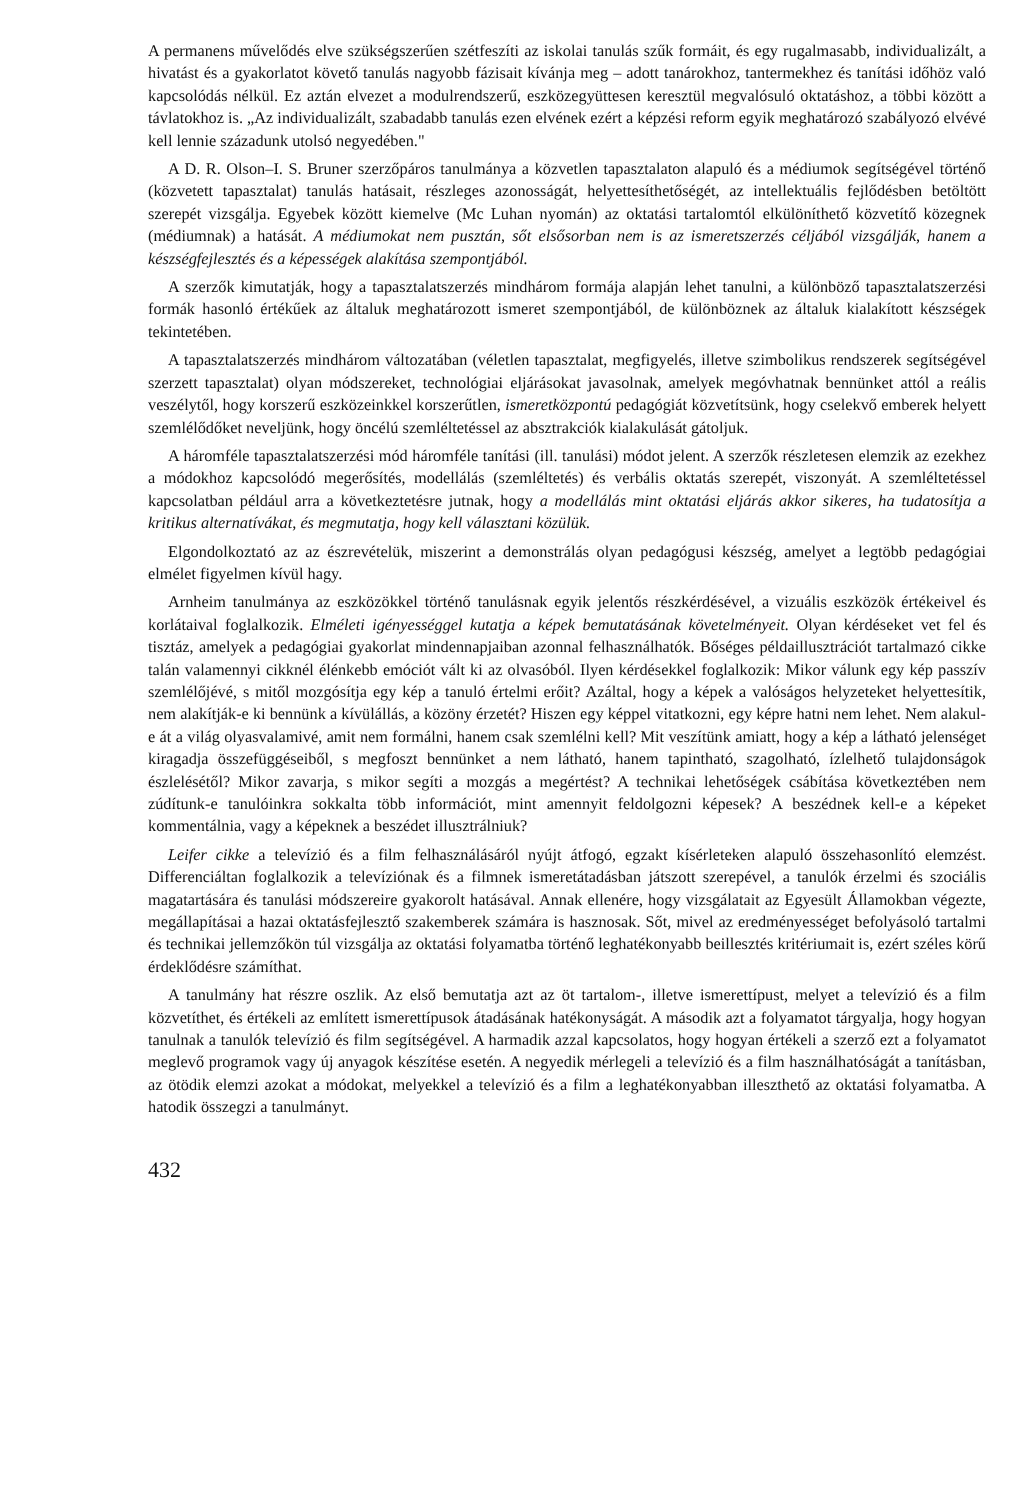A permanens művelődés elve szükségszerűen szétfeszíti az iskolai tanulás szűk formáit, és egy rugalmasabb, individualizált, a hivatást és a gyakorlatot követő tanulás nagyobb fázisait kívánja meg – adott tanárokhoz, tantermekhez és tanítási időhöz való kapcsolódás nélkül. Ez aztán elvezet a modulrendszerű, eszközegyüttesen keresztül megvalósuló oktatáshoz, a többi között a távlatokhoz is. „Az individualizált, szabadabb tanulás ezen elvének ezért a képzési reform egyik meghatározó szabályozó elvévé kell lennie századunk utolsó negyedében."
A D. R. Olson–I. S. Bruner szerzőpáros tanulmánya a közvetlen tapasztalaton alapuló és a médiumok segítségével történő (közvetett tapasztalat) tanulás hatásait, részleges azonosságát, helyettesíthetőségét, az intellektuális fejlődésben betöltött szerepét vizsgálja. Egyebek között kiemelve (Mc Luhan nyomán) az oktatási tartalomtól elkülöníthető közvetítő közegnek (médiumnak) a hatását. A médiumokat nem pusztán, sőt elsősorban nem is az ismeretszerzés céljából vizsgálják, hanem a készségfejlesztés és a képességek alakítása szempontjából.
A szerzők kimutatják, hogy a tapasztalatszerzés mindhárom formája alapján lehet tanulni, a különböző tapasztalatszerzési formák hasonló értékűek az általuk meghatározott ismeret szempontjából, de különböznek az általuk kialakított készségek tekintetében.
A tapasztalatszerzés mindhárom változatában (véletlen tapasztalat, megfigyelés, illetve szimbolikus rendszerek segítségével szerzett tapasztalat) olyan módszereket, technológiai eljárásokat javasolnak, amelyek megóvhatnak bennünket attól a reális veszélytől, hogy korszerű eszközeinkkel korszerűtlen, ismeretközpontú pedagógiát közvetítsünk, hogy cselekvő emberek helyett szemlélődőket neveljünk, hogy öncélú szemléltetéssel az absztrakciók kialakulását gátoljuk.
A háromféle tapasztalatszerzési mód háromféle tanítási (ill. tanulási) módot jelent. A szerzők részletesen elemzik az ezekhez a módokhoz kapcsolódó megerősítés, modellálás (szemléltetés) és verbális oktatás szerepét, viszonyát. A szemléltetéssel kapcsolatban például arra a következtetésre jutnak, hogy a modellálás mint oktatási eljárás akkor sikeres, ha tudatosítja a kritikus alternatívákat, és megmutatja, hogy kell választani közülük.
Elgondolkoztató az az észrevételük, miszerint a demonstrálás olyan pedagógusi készség, amelyet a legtöbb pedagógiai elmélet figyelmen kívül hagy.
Arnheim tanulmánya az eszközökkel történő tanulásnak egyik jelentős részkérdésével, a vizuális eszközök értékeivel és korlátaival foglalkozik. Elméleti igényességgel kutatja a képek bemutatásának követelményeit. Olyan kérdéseket vet fel és tisztáz, amelyek a pedagógiai gyakorlat mindennapjaiban azonnal felhasználhatók. Bőséges példaillusztrációt tartalmazó cikke talán valamennyi cikknél élénkebb emóciót vált ki az olvasóból. Ilyen kérdésekkel foglalkozik: Mikor válunk egy kép passzív szemlélőjévé, s mitől mozgósítja egy kép a tanuló értelmi erőit? Azáltal, hogy a képek a valóságos helyzeteket helyettesítik, nem alakítják-e ki bennünk a kívülállás, a közöny érzetét? Hiszen egy képpel vitatkozni, egy képre hatni nem lehet. Nem alakul-e át a világ olyasvalamivé, amit nem formálni, hanem csak szemlélni kell? Mit veszítünk amiatt, hogy a kép a látható jelenséget kiragadja összefüggéseiből, s megfoszt bennünket a nem látható, hanem tapintható, szagolható, ízlelhető tulajdonságok észlelésétől? Mikor zavarja, s mikor segíti a mozgás a megértést? A technikai lehetőségek csábítása következtében nem zúdítunk-e tanulóinkra sokkalta több információt, mint amennyit feldolgozni képesek? A beszédnek kell-e a képeket kommentálnia, vagy a képeknek a beszédet illusztrálniuk?
Leifer cikke a televízió és a film felhasználásáról nyújt átfogó, egzakt kísérleteken alapuló összehasonlító elemzést. Differenciáltan foglalkozik a televíziónak és a filmnek ismeretátadásban játszott szerepével, a tanulók érzelmi és szociális magatartására és tanulási módszereire gyakorolt hatásával. Annak ellenére, hogy vizsgálatait az Egyesült Államokban végezte, megállapításai a hazai oktatásfejlesztő szakemberek számára is hasznosak. Sőt, mivel az eredményességet befolyásoló tartalmi és technikai jellemzőkön túl vizsgálja az oktatási folyamatba történő leghatékonyabb beillesztés kritériumait is, ezért széles körű érdeklődésre számíthat.
A tanulmány hat részre oszlik. Az első bemutatja azt az öt tartalom-, illetve ismerettípust, melyet a televízió és a film közvetíthet, és értékeli az említett ismerettípusok átadásának hatékonyságát. A második azt a folyamatot tárgyalja, hogy hogyan tanulnak a tanulók televízió és film segítségével. A harmadik azzal kapcsolatos, hogy hogyan értékeli a szerző ezt a folyamatot meglevő programok vagy új anyagok készítése esetén. A negyedik mérlegeli a televízió és a film használhatóságát a tanításban, az ötödik elemzi azokat a módokat, melyekkel a televízió és a film a leghatékonyabban illeszthető az oktatási folyamatba. A hatodik összegzi a tanulmányt.
432